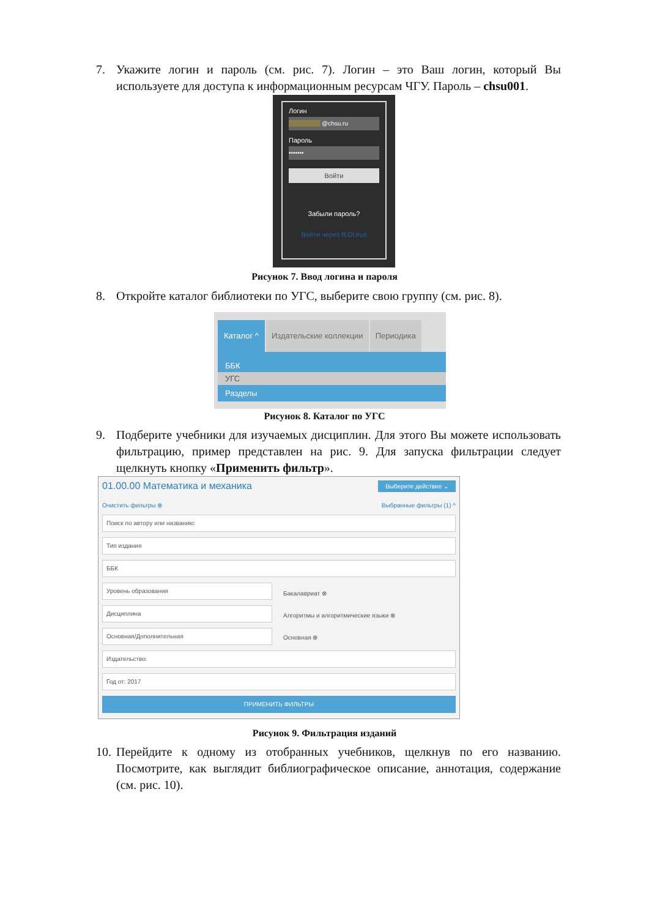7. Укажите логин и пароль (см. рис. 7). Логин – это Ваш логин, который Вы используете для доступа к информационным ресурсам ЧГУ. Пароль – chsu001.
Логин
@chsu.ru
Пароль
•••••••
Войти
Забыли пароль?
Войти через fEDUrus
Рисунок 7. Ввод логина и пароля
8. Откройте каталог библиотеки по УГС, выберите свою группу (см. рис. 8).
Каталог ^ Издательские коллекции Периодика
ББК
УГС
Разделы
Рисунок 8. Каталог по УГС
9. Подберите учебники для изучаемых дисциплин. Для этого Вы можете использовать фильтрацию, пример представлен на рис. 9. Для запуска фильтрации следует щелкнуть кнопку «Применить фильтр».
01.00.00 Математика и механика Выберите действие ⌄
Очистить фильтры ⊗ Выбранные фильтры (1) ^
Поиск по автору или названию:
Тип издания
ББК
Уровень образования
Дисциплина
Основная/Дополнительная
Бакалавриат ⊗
Алгоритмы и алгоритмические языки ⊗
Основная ⊗
Издательство:
Год от: 2017
ПРИМЕНИТЬ ФИЛЬТРЫ
Рисунок 9. Фильтрация изданий
10. Перейдите к одному из отобранных учебников, щелкнув по его названию. Посмотрите, как выглядит библиографическое описание, аннотация, содержание (см. рис. 10).